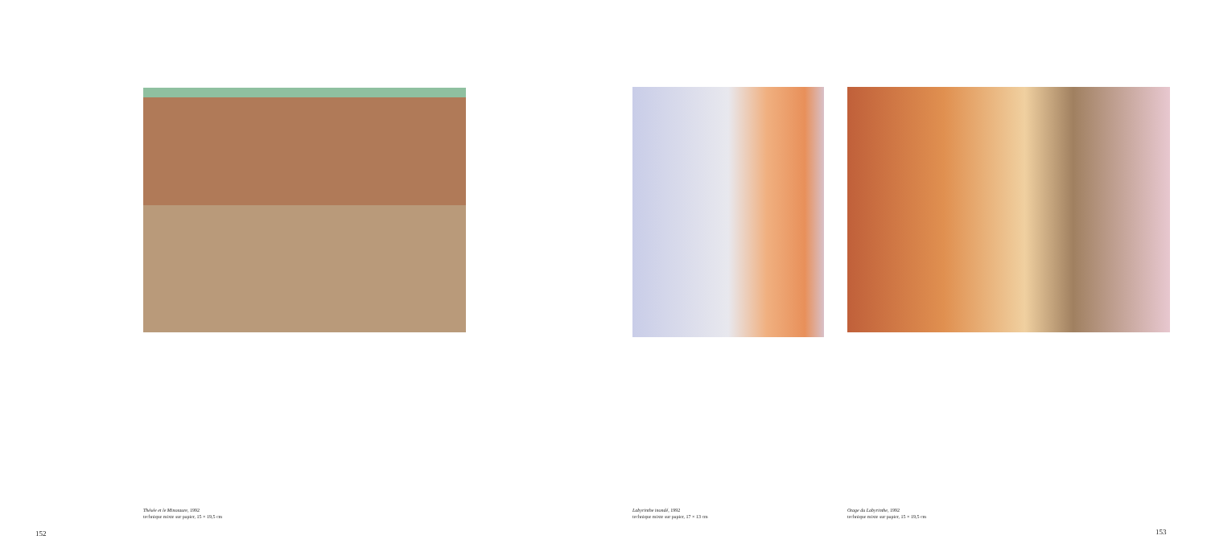Thésée et le Minotaure, 1992
technique mixte sur papier, 15 × 19,5 cm
152
Labyrinthe inondé, 1992
technique mixte sur papier, 17 × 13 cm
Otage du Labyrinthe, 1992
technique mixte sur papier, 15 × 19,5 cm
153